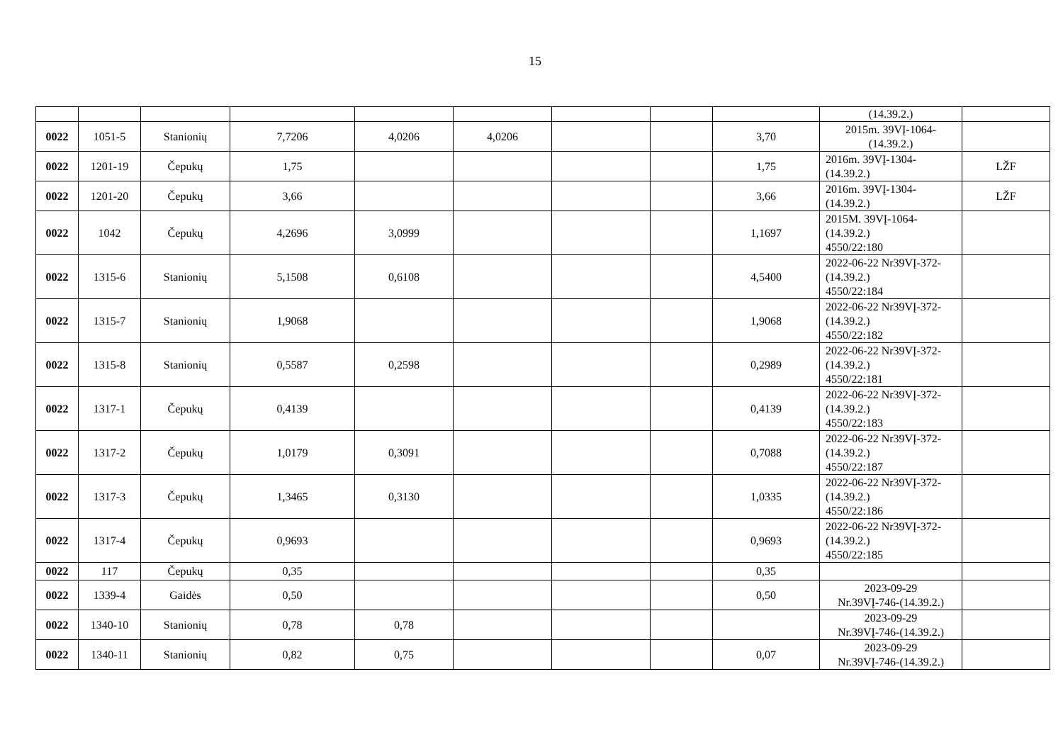15
| | | | | | | | | | (14.39.2.) | |
| 0022 | 1051-5 | Stanionių | 7,7206 | 4,0206 | 4,0206 | | | 3,70 | 2015m. 39VĮ-1064- (14.39.2.) | |
| 0022 | 1201-19 | Čepukų | 1,75 | | | | | 1,75 | 2016m. 39VĮ-1304- (14.39.2.) | LŽF |
| 0022 | 1201-20 | Čepukų | 3,66 | | | | | 3,66 | 2016m. 39VĮ-1304- (14.39.2.) | LŽF |
| 0022 | 1042 | Čepukų | 4,2696 | 3,0999 | | | | 1,1697 | 2015M. 39VĮ-1064- (14.39.2.) 4550/22:180 | |
| 0022 | 1315-6 | Stanionių | 5,1508 | 0,6108 | | | | 4,5400 | 2022-06-22 Nr39VĮ-372- (14.39.2.) 4550/22:184 | |
| 0022 | 1315-7 | Stanionių | 1,9068 | | | | | 1,9068 | 2022-06-22 Nr39VĮ-372- (14.39.2.) 4550/22:182 | |
| 0022 | 1315-8 | Stanionių | 0,5587 | 0,2598 | | | | 0,2989 | 2022-06-22 Nr39VĮ-372- (14.39.2.) 4550/22:181 | |
| 0022 | 1317-1 | Čepukų | 0,4139 | | | | | 0,4139 | 2022-06-22 Nr39VĮ-372- (14.39.2.) 4550/22:183 | |
| 0022 | 1317-2 | Čepukų | 1,0179 | 0,3091 | | | | 0,7088 | 2022-06-22 Nr39VĮ-372- (14.39.2.) 4550/22:187 | |
| 0022 | 1317-3 | Čepukų | 1,3465 | 0,3130 | | | | 1,0335 | 2022-06-22 Nr39VĮ-372- (14.39.2.) 4550/22:186 | |
| 0022 | 1317-4 | Čepukų | 0,9693 | | | | | 0,9693 | 2022-06-22 Nr39VĮ-372- (14.39.2.) 4550/22:185 | |
| 0022 | 117 | Čepukų | 0,35 | | | | | 0,35 | | |
| 0022 | 1339-4 | Gaidės | 0,50 | | | | | 0,50 | 2023-09-29 Nr.39VĮ-746-(14.39.2.) | |
| 0022 | 1340-10 | Stanionių | 0,78 | 0,78 | | | | | 2023-09-29 Nr.39VĮ-746-(14.39.2.) | |
| 0022 | 1340-11 | Stanionių | 0,82 | 0,75 | | | | 0,07 | 2023-09-29 Nr.39VĮ-746-(14.39.2.) | |